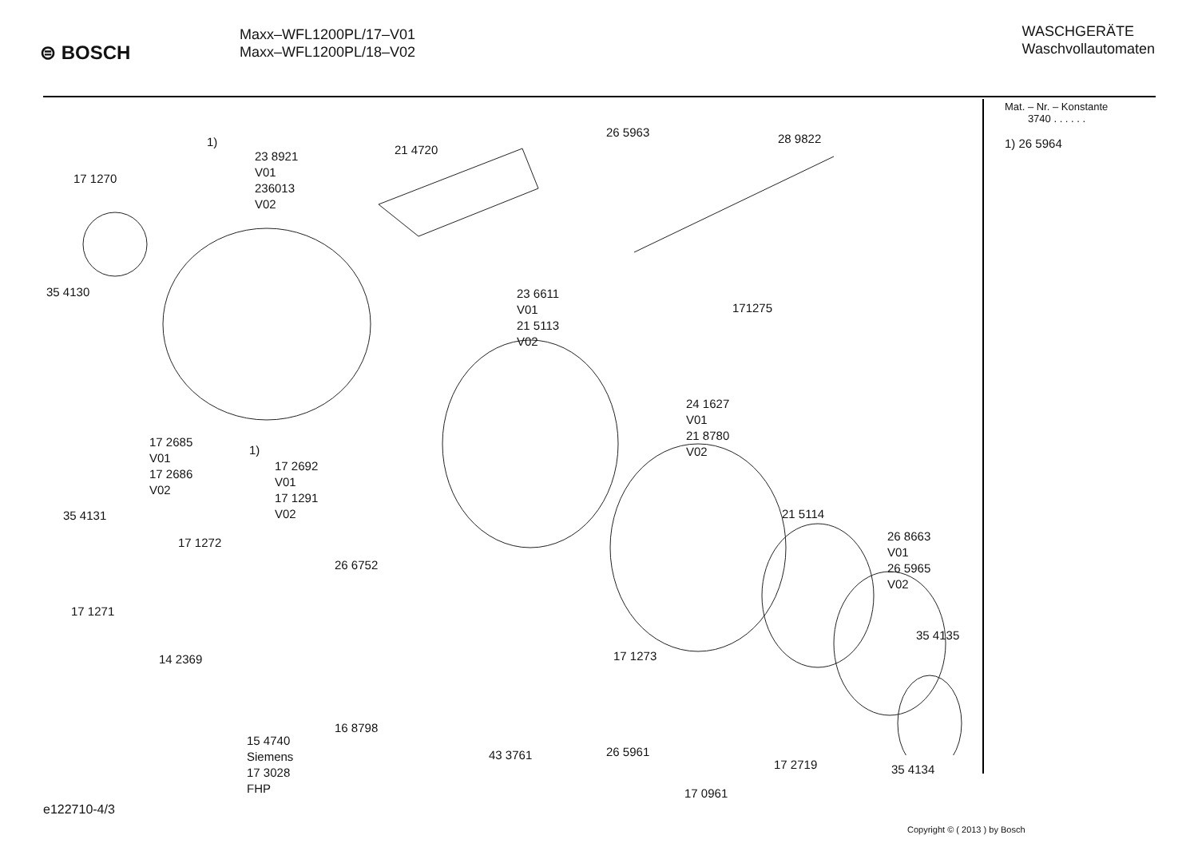⊜ BOSCH
Maxx–WFL1200PL/17–V01
Maxx–WFL1200PL/18–V02
WASCHGERÄTE
Waschvollautomaten
1)
23 8921
V01
236013
V02
17 1270
21 4720
26 5963 28 9822
35 4130
23 6611
V01
21 5113
V02
171275
17 2685
V01
17 2686
V02
1)
17 2692
V01
17 1291
V02
24 1627
V01
21 8780
V02
35 4131 21 5114
17 1272
26 6752
26 8663
V01
26 5965
V02
17 1271
35 4135
14 2369 17 1273
16 8798
15 4740
Siemens
17 3028
FHP
43 3761 26 5961
17 2719 35 4134
17 0961
Mat. – Nr. – Konstante
3740 . . . . . .
1) 26 5964
e122710-4/3
Copyright © ( 2013 ) by Bosch